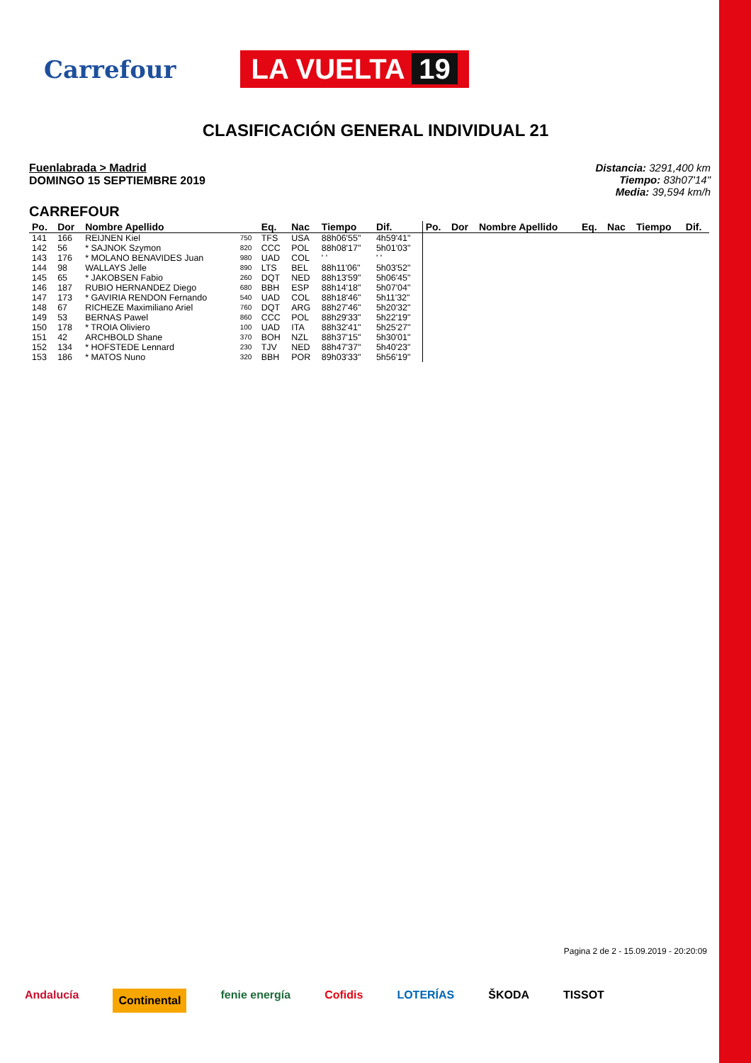Carrefour
LA VUELTA 19
CLASIFICACIÓN GENERAL INDIVIDUAL 21
Fuenlabrada > Madrid
DOMINGO 15 SEPTIEMBRE 2019
Distancia: 3291,400 km
Tiempo: 83h07'14"
Media: 39,594 km/h
CARREFOUR
| Po. | Dor | Nombre Apellido | | Eq. | Nac | Tiempo | Dif. | Po. | Dor | Nombre Apellido | Eq. | Nac | Tiempo | Dif. |
| --- | --- | --- | --- | --- | --- | --- | --- | --- | --- | --- | --- | --- | --- | --- |
| 141 | 166 | REIJNEN Kiel | 750 | TFS | USA | 88h06'55" | 4h59'41" | | | | | | | |
| 142 | 56 | * SAJNOK Szymon | 820 | CCC | POL | 88h08'17" | 5h01'03" | | | | | | | |
| 143 | 176 | * MOLANO BENAVIDES Juan | 980 | UAD | COL | ' ' | ' ' | | | | | | | |
| 144 | 98 | WALLAYS Jelle | 890 | LTS | BEL | 88h11'06" | 5h03'52" | | | | | | | |
| 145 | 65 | * JAKOBSEN Fabio | 260 | DQT | NED | 88h13'59" | 5h06'45" | | | | | | | |
| 146 | 187 | RUBIO HERNANDEZ Diego | 680 | BBH | ESP | 88h14'18" | 5h07'04" | | | | | | | |
| 147 | 173 | * GAVIRIA RENDON Fernando | 540 | UAD | COL | 88h18'46" | 5h11'32" | | | | | | | |
| 148 | 67 | RICHEZE Maximiliano Ariel | 760 | DQT | ARG | 88h27'46" | 5h20'32" | | | | | | | |
| 149 | 53 | BERNAS Pawel | 860 | CCC | POL | 88h29'33" | 5h22'19" | | | | | | | |
| 150 | 178 | * TROIA Oliviero | 100 | UAD | ITA | 88h32'41" | 5h25'27" | | | | | | | |
| 151 | 42 | ARCHBOLD Shane | 370 | BOH | NZL | 88h37'15" | 5h30'01" | | | | | | | |
| 152 | 134 | * HOFSTEDE Lennard | 230 | TJV | NED | 88h47'37" | 5h40'23" | | | | | | | |
| 153 | 186 | * MATOS Nuno | 320 | BBH | POR | 89h03'33" | 5h56'19" | | | | | | | |
Pagina 2 de 2 - 15.09.2019 - 20:20:09
Andalucía Continental fenie energía Cofidis LOTERÍAS ŠKODA TISSOT